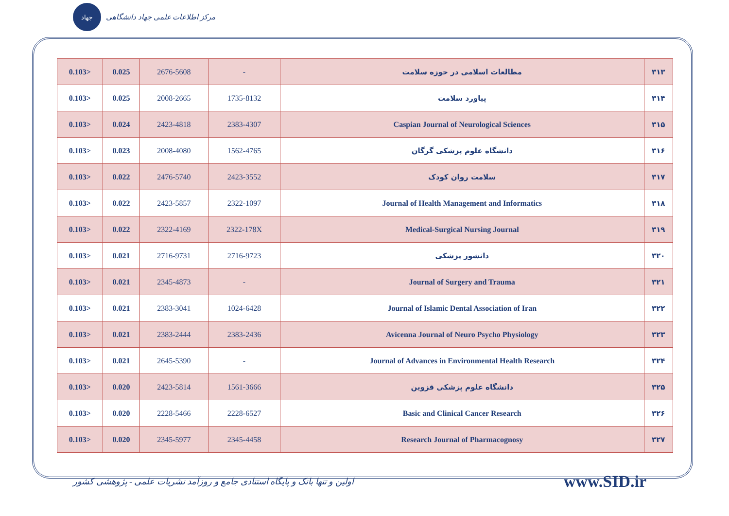جهاد
مرکز اطلاعات علمی جهاد دانشگاهی
| 0.103> | 0.025 | 2676-5608 | - | مطالعات اسلامی در حوزه سلامت | ۳۱۳ |
| 0.103> | 0.025 | 2008-2665 | 1735-8132 | پیاورد سلامت | ۳۱۴ |
| 0.103> | 0.024 | 2423-4818 | 2383-4307 | Caspian Journal of Neurological Sciences | ۳۱۵ |
| 0.103> | 0.023 | 2008-4080 | 1562-4765 | دانشگاه علوم پزشکی گرگان | ۳۱۶ |
| 0.103> | 0.022 | 2476-5740 | 2423-3552 | سلامت روان کودک | ۳۱۷ |
| 0.103> | 0.022 | 2423-5857 | 2322-1097 | Journal of Health Management and Informatics | ۳۱۸ |
| 0.103> | 0.022 | 2322-4169 | 2322-178X | Medical-Surgical Nursing Journal | ۳۱۹ |
| 0.103> | 0.021 | 2716-9731 | 2716-9723 | دانشور پزشکی | ۳۲۰ |
| 0.103> | 0.021 | 2345-4873 | - | Journal of Surgery and Trauma | ۳۲۱ |
| 0.103> | 0.021 | 2383-3041 | 1024-6428 | Journal of Islamic Dental Association of Iran | ۳۲۲ |
| 0.103> | 0.021 | 2383-2444 | 2383-2436 | Avicenna Journal of Neuro Psycho Physiology | ۳۲۳ |
| 0.103> | 0.021 | 2645-5390 | - | Journal of Advances in Environmental Health Research | ۳۲۴ |
| 0.103> | 0.020 | 2423-5814 | 1561-3666 | دانشگاه علوم پزشکی قزوین | ۳۲۵ |
| 0.103> | 0.020 | 2228-5466 | 2228-6527 | Basic and Clinical Cancer Research | ۳۲۶ |
| 0.103> | 0.020 | 2345-5977 | 2345-4458 | Research Journal of Pharmacognosy | ۳۲۷ |
اولین و تنها بانک و پایگاه استنادی جامع و روزآمد نشریات علمی - پژوهشی کشور
www.SID.ir